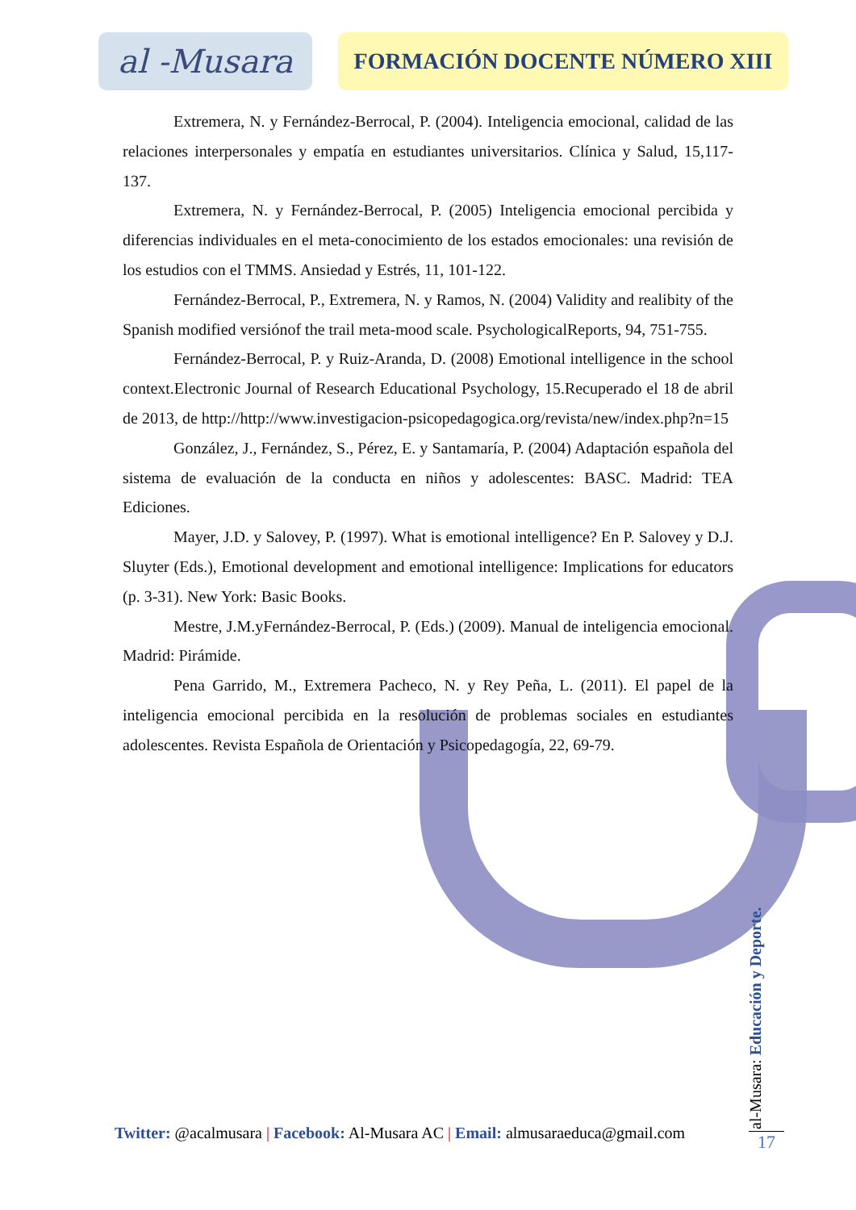al -Musara
FORMACIÓN DOCENTE NÚMERO XIII
Extremera, N. y Fernández-Berrocal, P. (2004). Inteligencia emocional, calidad de las relaciones interpersonales y empatía en estudiantes universitarios. Clínica y Salud, 15,117-137.
Extremera, N. y Fernández-Berrocal, P. (2005) Inteligencia emocional percibida y diferencias individuales en el meta-conocimiento de los estados emocionales: una revisión de los estudios con el TMMS. Ansiedad y Estrés, 11, 101-122.
Fernández-Berrocal, P., Extremera, N. y Ramos, N. (2004) Validity and realibity of the Spanish modified versiónof the trail meta-mood scale. PsychologicalReports, 94, 751-755.
Fernández-Berrocal, P. y Ruiz-Aranda, D. (2008) Emotional intelligence in the school context.Electronic Journal of Research Educational Psychology, 15.Recuperado el 18 de abril de 2013, de http://http://www.investigacion-psicopedagogica.org/revista/new/index.php?n=15
González, J., Fernández, S., Pérez, E. y Santamaría, P. (2004) Adaptación española del sistema de evaluación de la conducta en niños y adolescentes: BASC. Madrid: TEA Ediciones.
Mayer, J.D. y Salovey, P. (1997). What is emotional intelligence? En P. Salovey y D.J. Sluyter (Eds.), Emotional development and emotional intelligence: Implications for educators (p. 3-31). New York: Basic Books.
Mestre, J.M.yFernández-Berrocal, P. (Eds.) (2009). Manual de inteligencia emocional. Madrid: Pirámide.
Pena Garrido, M., Extremera Pacheco, N. y Rey Peña, L. (2011). El papel de la inteligencia emocional percibida en la resolución de problemas sociales en estudiantes adolescentes. Revista Española de Orientación y Psicopedagogía, 22, 69-79.
Twitter: @acalmusara | Facebook: Al-Musara AC | Email: almusaraeduca@gmail.com
al-Musara: Educación y Deporte.
17